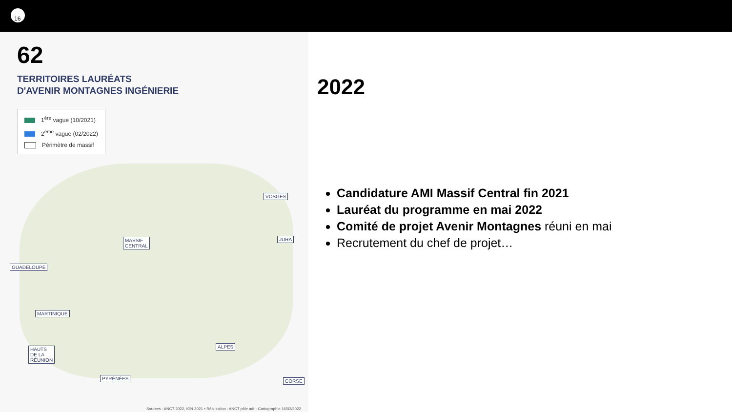16
62
TERRITOIRES LAURÉATS
D'AVENIR MONTAGNES INGÉNIERIE
1<sup>ère</sup> vague (10/2021)
2<sup>ème</sup> vague (02/2022)
Périmètre de massif
VOSGES
JURA MASSIF
CENTRAL
GUADELOUPE
MARTINIQUE
HAUTS
DE LA
RÉUNION
PYRÉNÉES
ALPES
CORSE
Sources : ANCT 2022, IGN 2021 • Réalisation : ANCT pôle adt - Cartographie 16/03/2022
2022
Candidature AMI Massif Central fin 2021
Lauréat du programme en mai 2022
Comité de projet Avenir Montagnes réuni en mai
Recrutement du chef de projet…